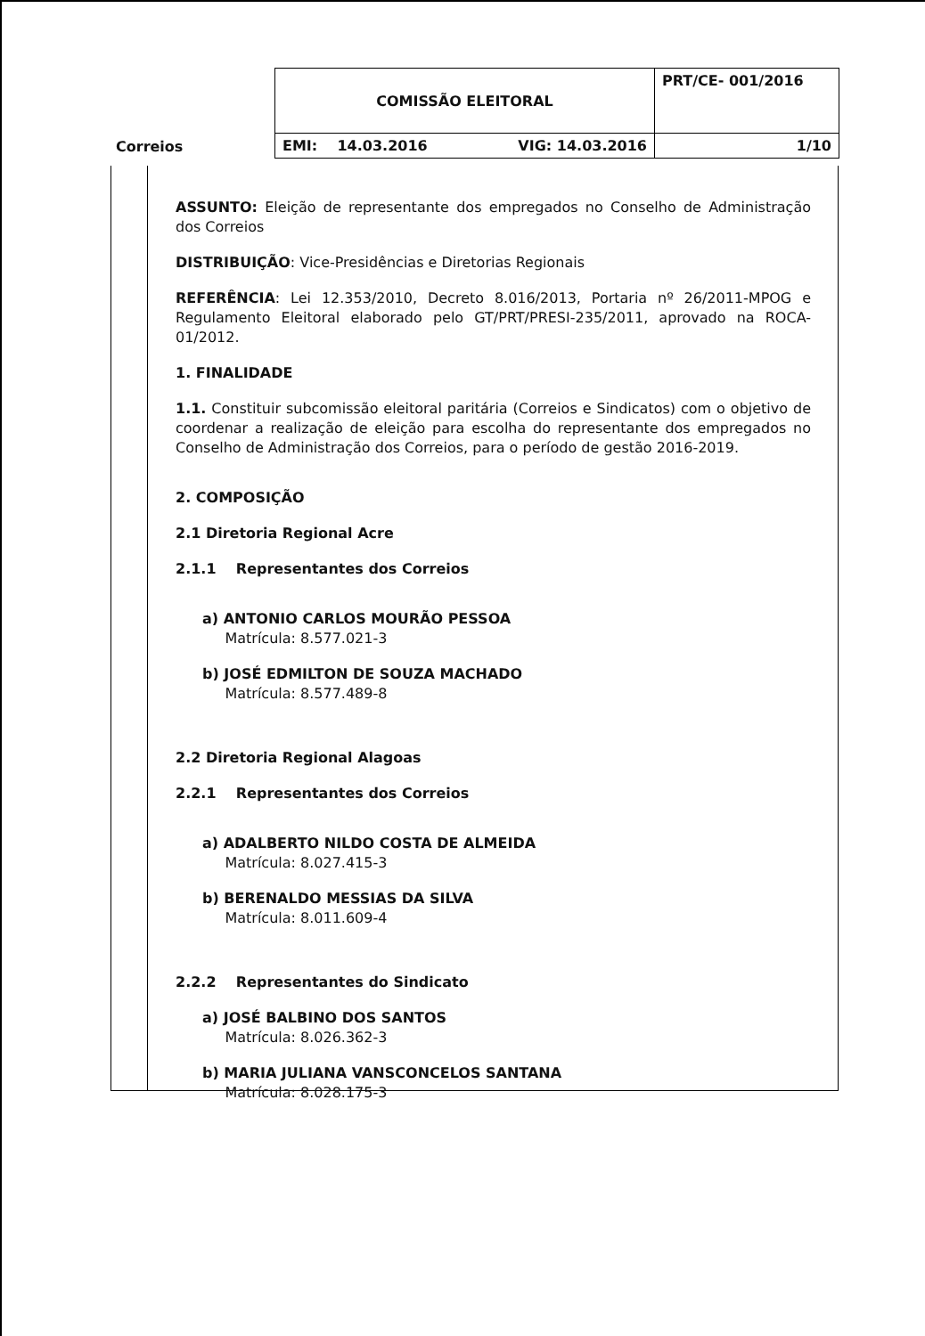| Correios | COMISSÃO ELEITORAL | PRT/CE- 001/2016 |
| | EMI: 14.03.2016 VIG: 14.03.2016 | 1/10 |
ASSUNTO: Eleição de representante dos empregados no Conselho de Administração dos Correios
DISTRIBUIÇÃO: Vice-Presidências e Diretorias Regionais
REFERÊNCIA: Lei 12.353/2010, Decreto 8.016/2013, Portaria nº 26/2011-MPOG e Regulamento Eleitoral elaborado pelo GT/PRT/PRESI-235/2011, aprovado na ROCA-01/2012.
1. FINALIDADE
1.1. Constituir subcomissão eleitoral paritária (Correios e Sindicatos) com o objetivo de coordenar a realização de eleição para escolha do representante dos empregados no Conselho de Administração dos Correios, para o período de gestão 2016-2019.
2. COMPOSIÇÃO
2.1 Diretoria Regional Acre
2.1.1 Representantes dos Correios
a) ANTONIO CARLOS MOURÃO PESSOA
Matrícula: 8.577.021-3
b) JOSÉ EDMILTON DE SOUZA MACHADO
Matrícula: 8.577.489-8
2.2 Diretoria Regional Alagoas
2.2.1 Representantes dos Correios
a) ADALBERTO NILDO COSTA DE ALMEIDA
Matrícula: 8.027.415-3
b) BERENALDO MESSIAS DA SILVA
Matrícula: 8.011.609-4
2.2.2 Representantes do Sindicato
a) JOSÉ BALBINO DOS SANTOS
Matrícula: 8.026.362-3
b) MARIA JULIANA VANSCONCELOS SANTANA
Matrícula: 8.028.175-3